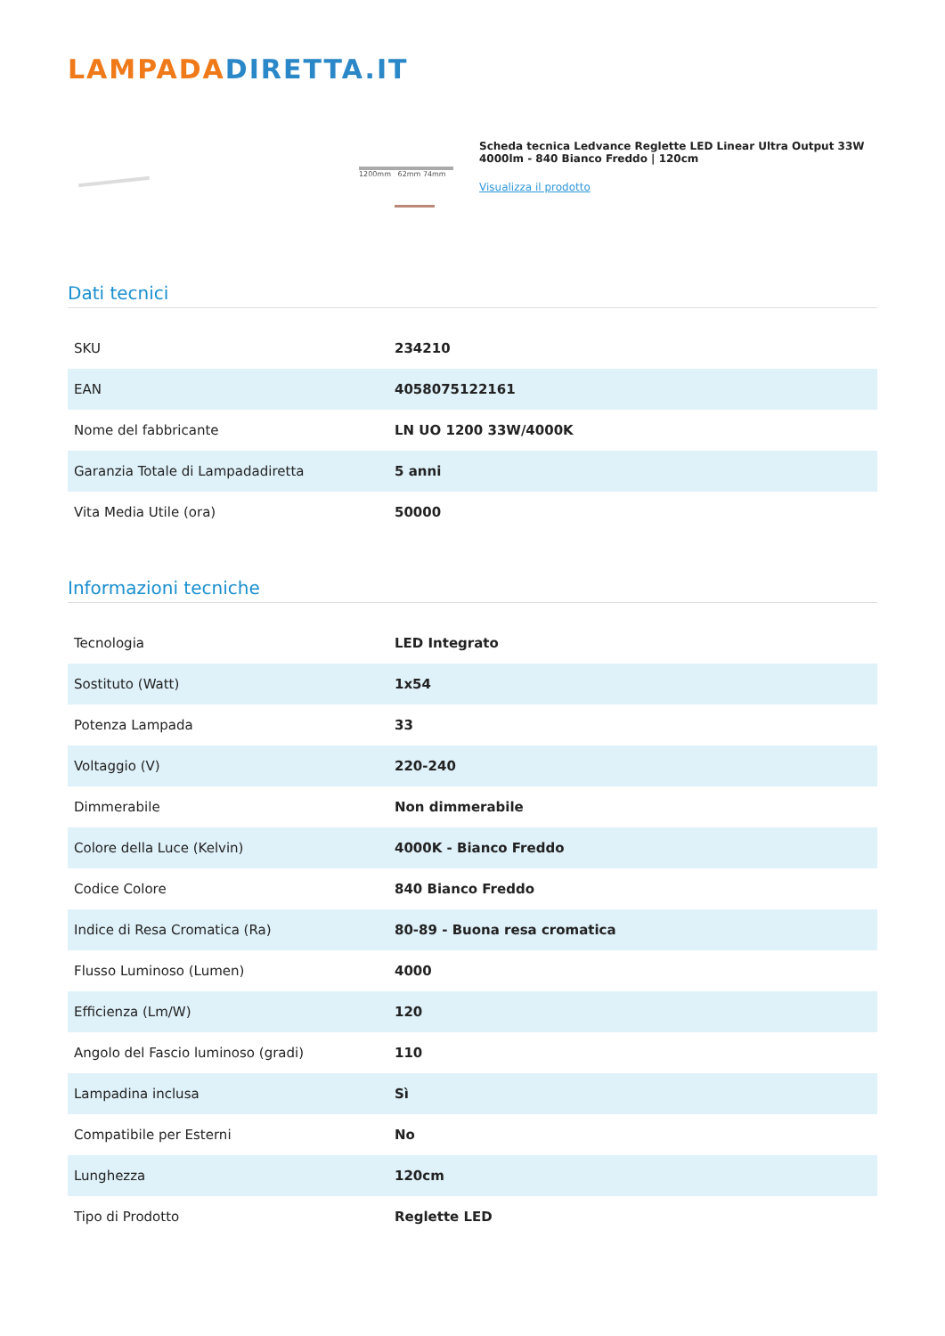LAMPADA DIRETTA.IT
1200mm 62mm 74mm
Scheda tecnica Ledvance Reglette LED Linear Ultra Output 33W 4000lm - 840 Bianco Freddo | 120cm
Visualizza il prodotto
Dati tecnici
| SKU | 234210 |
| EAN | 4058075122161 |
| Nome del fabbricante | LN UO 1200 33W/4000K |
| Garanzia Totale di Lampadadiretta | 5 anni |
| Vita Media Utile (ora) | 50000 |
Informazioni tecniche
| Tecnologia | LED Integrato |
| Sostituto (Watt) | 1x54 |
| Potenza Lampada | 33 |
| Voltaggio (V) | 220-240 |
| Dimmerabile | Non dimmerabile |
| Colore della Luce (Kelvin) | 4000K - Bianco Freddo |
| Codice Colore | 840 Bianco Freddo |
| Indice di Resa Cromatica (Ra) | 80-89 - Buona resa cromatica |
| Flusso Luminoso (Lumen) | 4000 |
| Efficienza (Lm/W) | 120 |
| Angolo del Fascio luminoso (gradi) | 110 |
| Lampadina inclusa | Sì |
| Compatibile per Esterni | No |
| Lunghezza | 120cm |
| Tipo di Prodotto | Reglette LED |